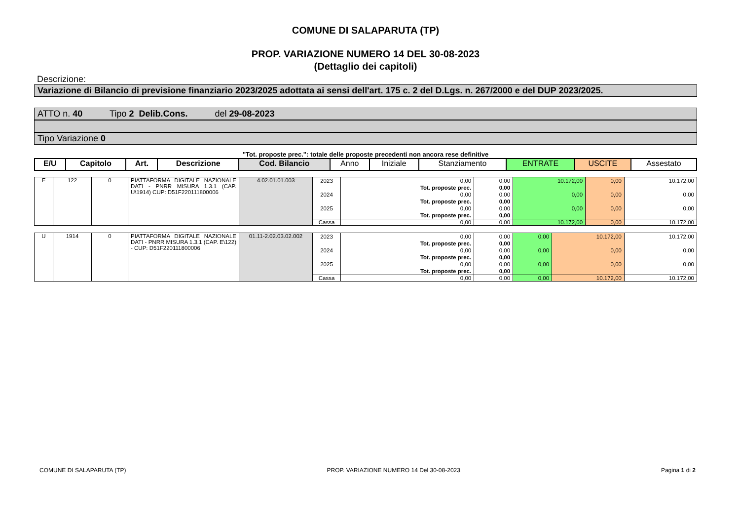COMUNE DI SALAPARUTA (TP)
PROP. VARIAZIONE NUMERO 14 DEL 30-08-2023
(Dettaglio dei capitoli)
Descrizione:
Variazione di Bilancio di previsione finanziario 2023/2025 adottata ai sensi dell'art. 175 c. 2 del D.Lgs. n. 267/2000 e del DUP 2023/2025.
ATTO n. 40 Tipo 2 Delib.Cons. del 29-08-2023
Tipo Variazione 0
"Tot. proposte prec.": totale delle proposte precedenti non ancora rese definitive
| E/U | Capitolo | Art. | Descrizione | Cod. Bilancio | Anno | Iniziale | Stanziamento | ENTRATE | USCITE | Assestato |
| --- | --- | --- | --- | --- | --- | --- | --- | --- | --- | --- |
| E | 122 | 0 | PIATTAFORMA DIGITALE NAZIONALE DATI - PNRR MISURA 1.3.1 (CAP. U\1914) CUP: D51F220111800006 | 4.02.01.01.003 | 2023 2024 2025 | 0,00 Tot. proposte prec. 0,00 Tot. proposte prec. 0,00 Tot. proposte prec. | 0,00 0,00 0,00 0,00 0,00 0,00 | 10.172,00 0,00 0,00 | 0,00 0,00 0,00 | 10.172,00 0,00 0,00 |
| | | | | | Cassa | 0,00 | 0,00 | 10.172,00 | 0,00 | 10.172,00 |
| U | 1914 | 0 | PIATTAFORMA DIGITALE NAZIONALE DATI - PNRR MISURA 1.3.1 (CAP. E\122) - CUP: D51F220111800006 | 01.11-2.02.03.02.002 | 2023 2024 2025 | 0,00 Tot. proposte prec. 0,00 Tot. proposte prec. 0,00 Tot. proposte prec. | 0,00 0,00 0,00 0,00 0,00 0,00 | 0,00 0,00 0,00 | 10.172,00 0,00 0,00 | 10.172,00 0,00 0,00 |
| | | | | | Cassa | 0,00 | 0,00 | 0,00 | 10.172,00 | 10.172,00 |
COMUNE DI SALAPARUTA (TP) PROP. VARIAZIONE NUMERO 14 Del 30-08-2023 Pagina 1 di 2